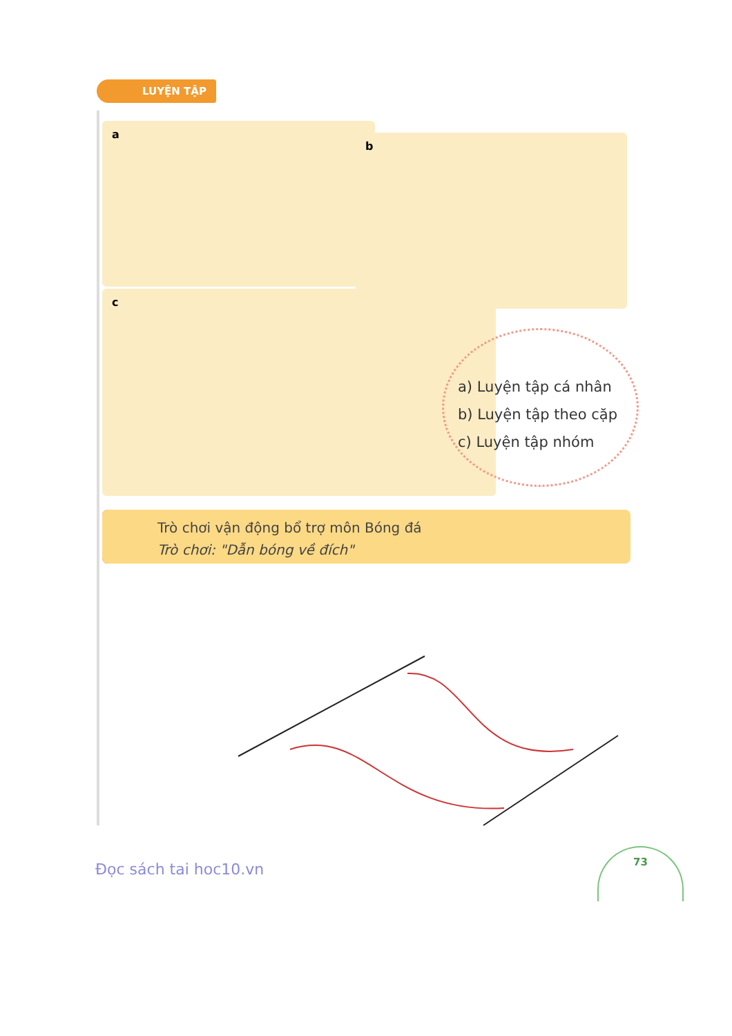LUYỆN TẬP
a
b
c
a) Luyện tập cá nhân
b) Luyện tập theo cặp
c) Luyện tập nhóm
Trò chơi vận động bổ trợ môn Bóng đá
Trò chơi: "Dẫn bóng về đích"
Đọc sách tai hoc10.vn
73